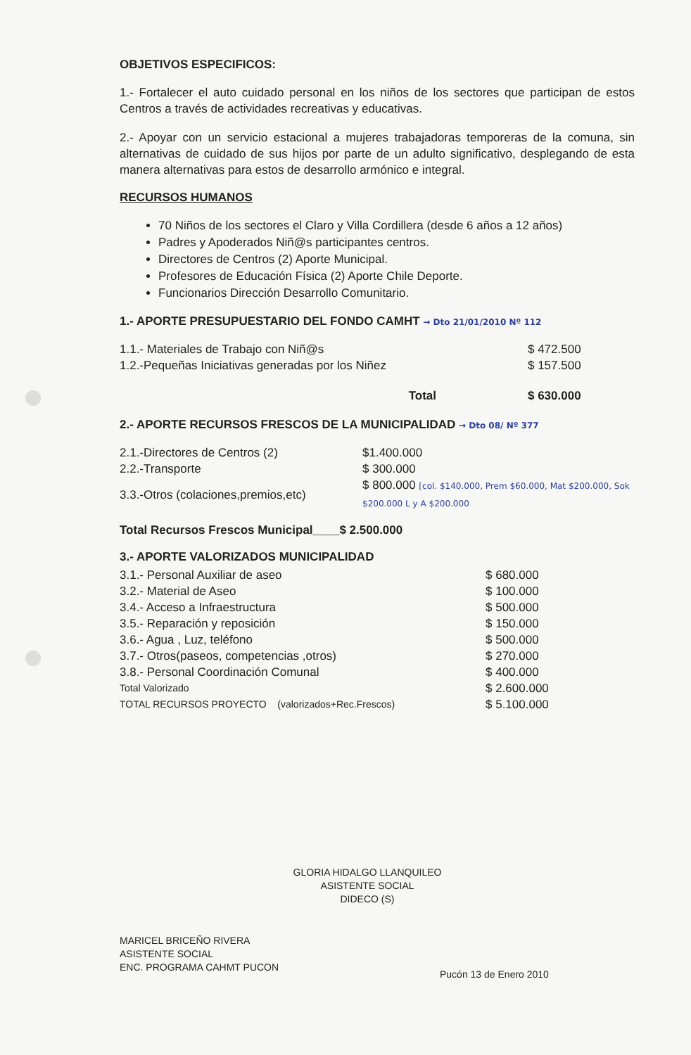OBJETIVOS ESPECIFICOS:
1.- Fortalecer el auto cuidado personal en los niños de los sectores que participan de estos Centros a través de actividades recreativas y educativas.
2.- Apoyar con un servicio estacional a mujeres trabajadoras temporeras de la comuna, sin alternativas de cuidado de sus hijos por parte de un adulto significativo, desplegando de esta manera alternativas para estos de desarrollo armónico e integral.
RECURSOS HUMANOS
70 Niños de los sectores el Claro y Villa Cordillera (desde 6 años a 12 años)
Padres y Apoderados Niñ@s participantes centros.
Directores de Centros (2) Aporte Municipal.
Profesores de Educación Física (2) Aporte Chile Deporte.
Funcionarios Dirección Desarrollo Comunitario.
1.- APORTE PRESUPUESTARIO DEL FONDO CAMHT → Dto 21/01/2010 Nº 112
| 1.1.- Materiales de Trabajo con Niñ@s | | $ 472.500 |
| 1.2.-Pequeñas Iniciativas generadas por los Niñez | | $ 157.500 |
| | Total | $ 630.000 |
2.- APORTE RECURSOS FRESCOS DE LA MUNICIPALIDAD → Dto 08/ Nº 377
| 2.1.-Directores de Centros (2) | $1.400.000 |
| 2.2.-Transporte | $ 300.000 |
| 3.3.-Otros (colaciones,premios,etc) | $ 800.000 [col. $140.000, Prem $60.000, Mat $200.000, Sok $200.000 L y A $200.000 |
Total Recursos Frescos Municipal____$ 2.500.000
3.- APORTE VALORIZADOS MUNICIPALIDAD
| 3.1.- Personal Auxiliar de aseo | $ 680.000 |
| 3.2.- Material de Aseo | $ 100.000 |
| 3.4.- Acceso a Infraestructura | $ 500.000 |
| 3.5.- Reparación y reposición | $ 150.000 |
| 3.6.- Agua , Luz, teléfono | $ 500.000 |
| 3.7.- Otros(paseos, competencias ,otros) | $ 270.000 |
| 3.8.- Personal Coordinación Comunal | $ 400.000 |
| Total Valorizado | $ 2.600.000 |
| TOTAL RECURSOS PROYECTO (valorizados+Rec.Frescos) | $ 5.100.000 |
GLORIA HIDALGO LLANQUILEO
ASISTENTE SOCIAL
DIDECO (S)
MARICEL BRICEÑO RIVERA
ASISTENTE SOCIAL
ENC. PROGRAMA CAHMT PUCON
Pucón 13 de Enero 2010